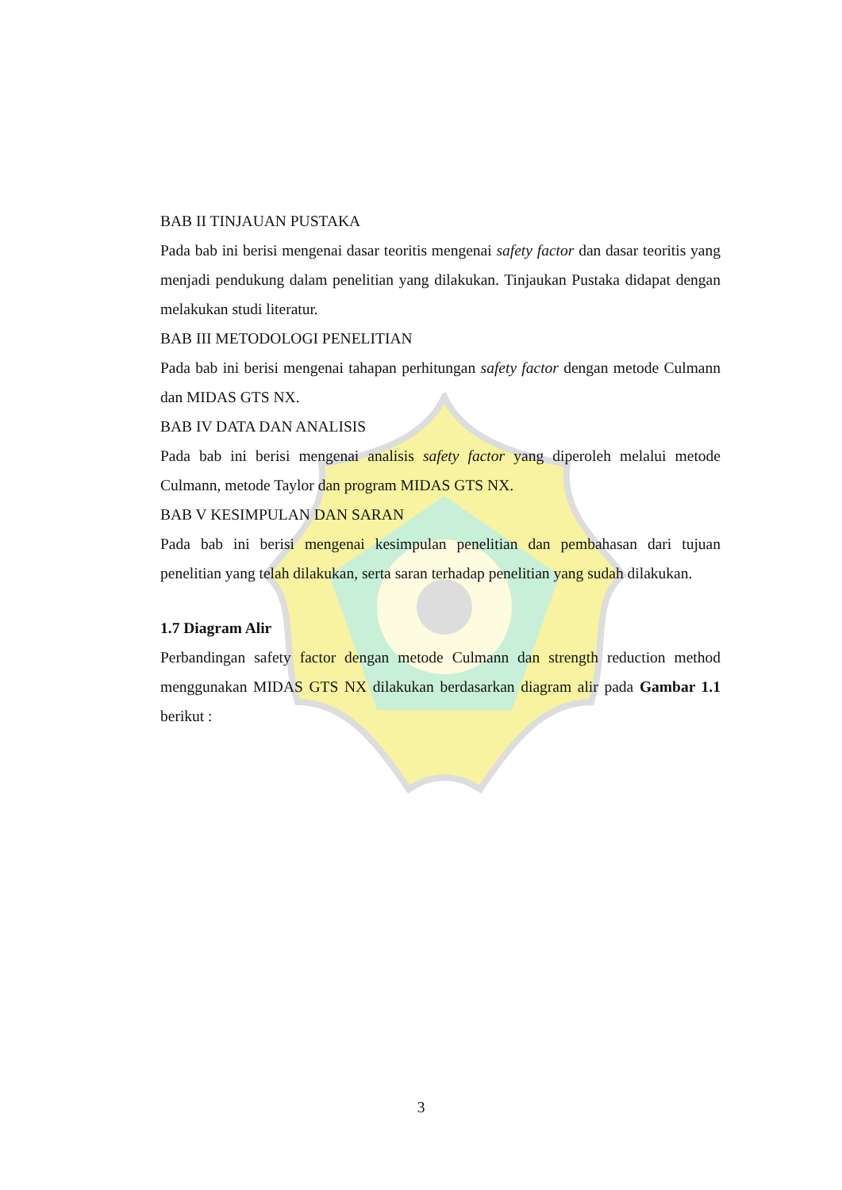BAB II TINJAUAN PUSTAKA
Pada bab ini berisi mengenai dasar teoritis mengenai safety factor dan dasar teoritis yang menjadi pendukung dalam penelitian yang dilakukan. Tinjaukan Pustaka didapat dengan melakukan studi literatur.
BAB III METODOLOGI PENELITIAN
Pada bab ini berisi mengenai tahapan perhitungan safety factor dengan metode Culmann dan MIDAS GTS NX.
BAB IV DATA DAN ANALISIS
Pada bab ini berisi mengenai analisis safety factor yang diperoleh melalui metode Culmann, metode Taylor dan program MIDAS GTS NX.
BAB V KESIMPULAN DAN SARAN
Pada bab ini berisi mengenai kesimpulan penelitian dan pembahasan dari tujuan penelitian yang telah dilakukan, serta saran terhadap penelitian yang sudah dilakukan.
1.7 Diagram Alir
Perbandingan safety factor dengan metode Culmann dan strength reduction method menggunakan MIDAS GTS NX dilakukan berdasarkan diagram alir pada Gambar 1.1 berikut :
3